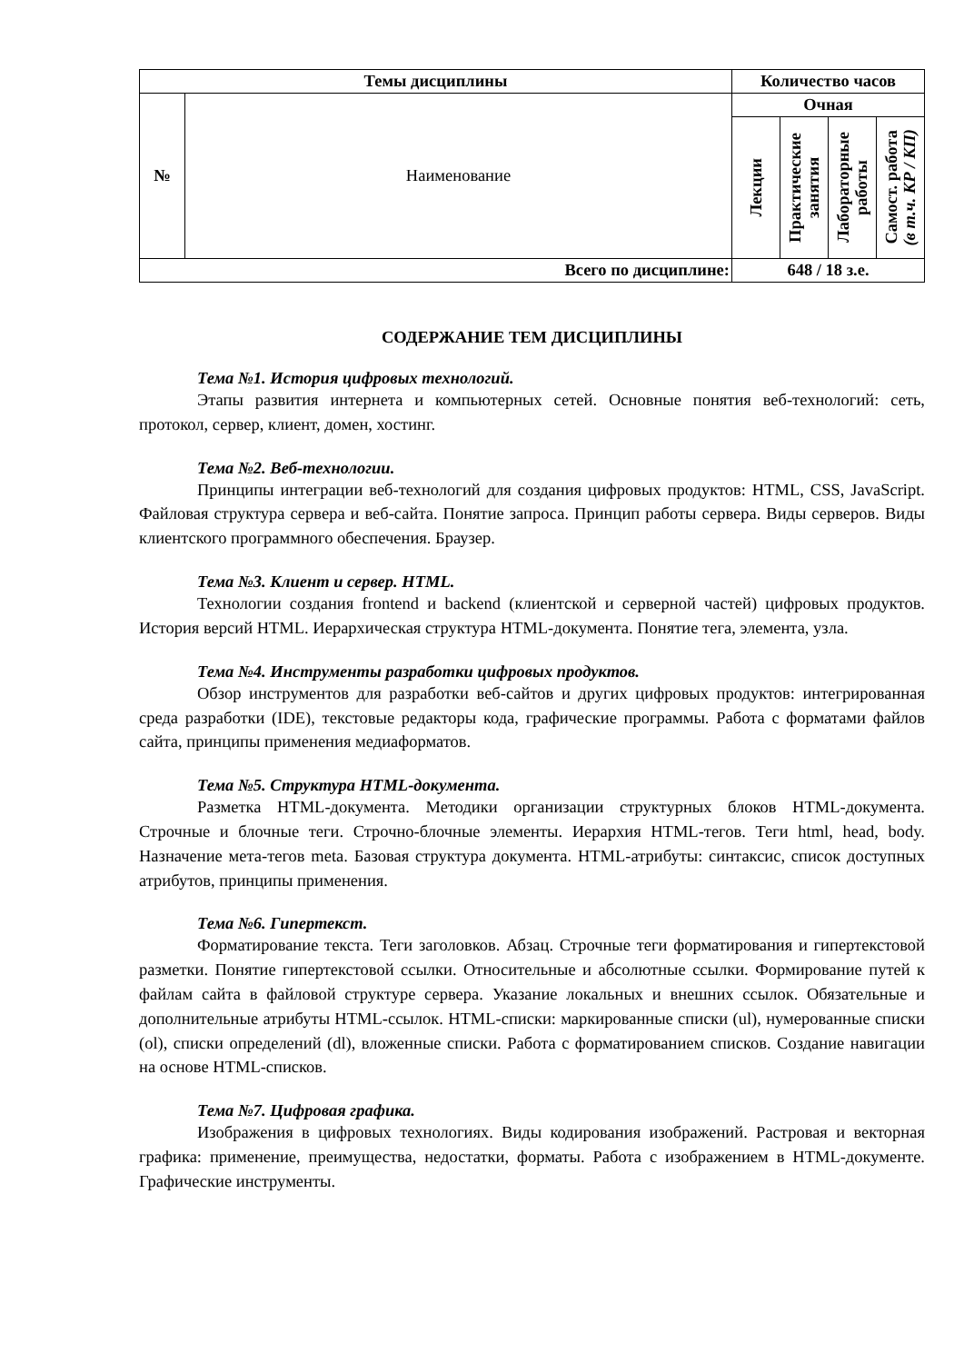| Темы дисциплины | | Количество часов | | | |
| --- | --- | --- | --- | --- | --- |
| № | Наименование | Очная | | | |
| | | Лекции | Практические занятия | Лабораторные работы | Самост. работа (в т.ч. КР / КП) |
| Всего по дисциплине: | | 648 / 18 з.е. | | | |
СОДЕРЖАНИЕ ТЕМ ДИСЦИПЛИНЫ
Тема №1. История цифровых технологий.
Этапы развития интернета и компьютерных сетей. Основные понятия веб-технологий: сеть, протокол, сервер, клиент, домен, хостинг.
Тема №2. Веб-технологии.
Принципы интеграции веб-технологий для создания цифровых продуктов: HTML, CSS, JavaScript. Файловая структура сервера и веб-сайта. Понятие запроса. Принцип работы сервера. Виды серверов. Виды клиентского программного обеспечения. Браузер.
Тема №3. Клиент и сервер. HTML.
Технологии создания frontend и backend (клиентской и серверной частей) цифровых продуктов. История версий HTML. Иерархическая структура HTML-документа. Понятие тега, элемента, узла.
Тема №4. Инструменты разработки цифровых продуктов.
Обзор инструментов для разработки веб-сайтов и других цифровых продуктов: интегрированная среда разработки (IDE), текстовые редакторы кода, графические программы. Работа с форматами файлов сайта, принципы применения медиаформатов.
Тема №5. Структура HTML-документа.
Разметка HTML-документа. Методики организации структурных блоков HTML-документа. Строчные и блочные теги. Строчно-блочные элементы. Иерархия HTML-тегов. Теги html, head, body. Назначение мета-тегов meta. Базовая структура документа. HTML-атрибуты: синтаксис, список доступных атрибутов, принципы применения.
Тема №6. Гипертекст.
Форматирование текста. Теги заголовков. Абзац. Строчные теги форматирования и гипертекстовой разметки. Понятие гипертекстовой ссылки. Относительные и абсолютные ссылки. Формирование путей к файлам сайта в файловой структуре сервера. Указание локальных и внешних ссылок. Обязательные и дополнительные атрибуты HTML-ссылок. HTML-списки: маркированные списки (ul), нумерованные списки (ol), списки определений (dl), вложенные списки. Работа с форматированием списков. Создание навигации на основе HTML-списков.
Тема №7. Цифровая графика.
Изображения в цифровых технологиях. Виды кодирования изображений. Растровая и векторная графика: применение, преимущества, недостатки, форматы. Работа с изображением в HTML-документе. Графические инструменты.